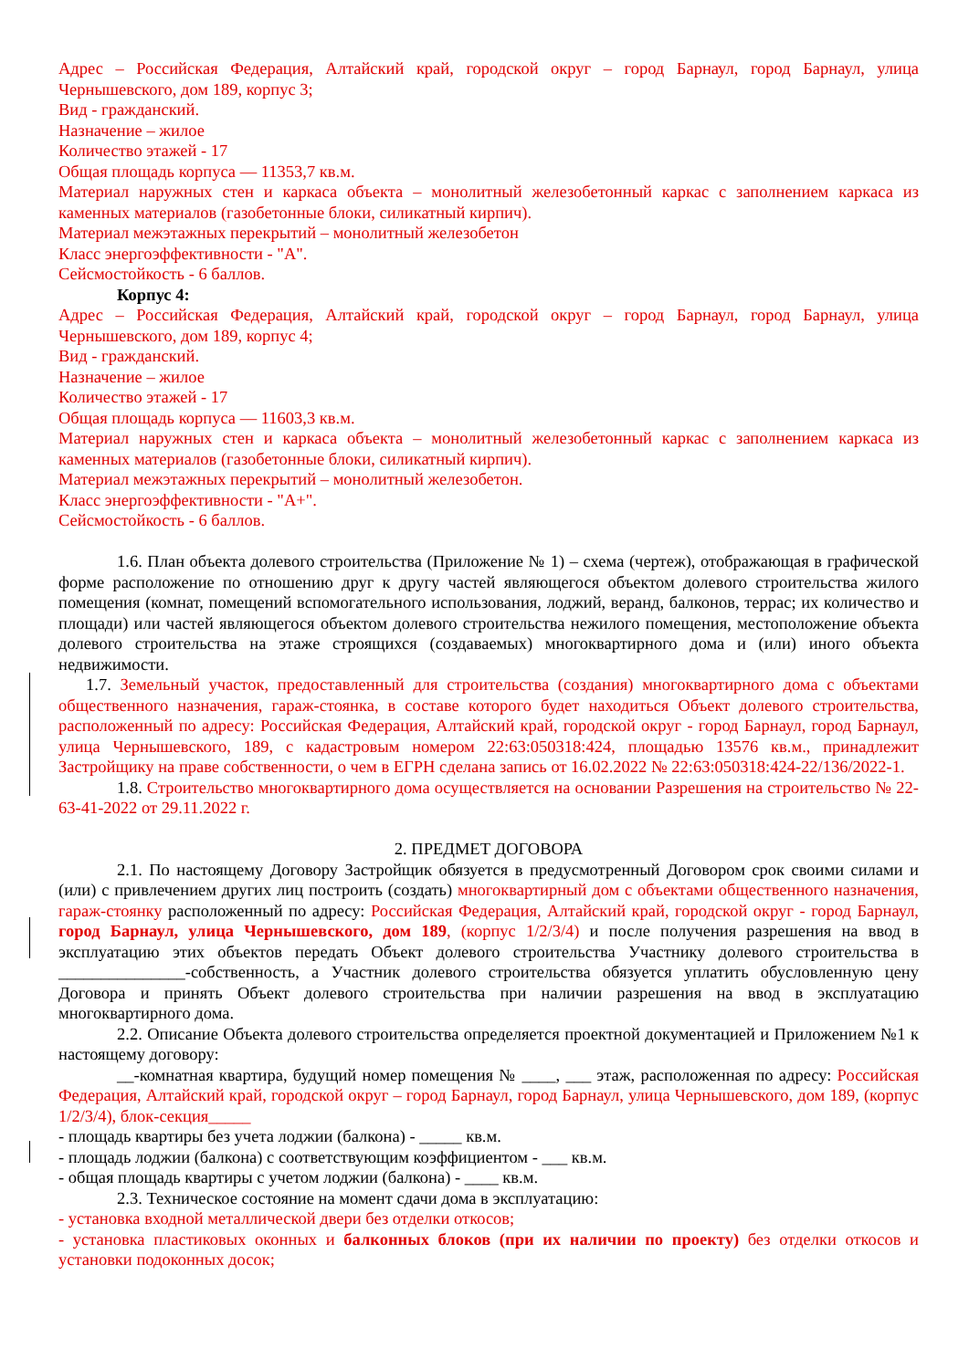Адрес – Российская Федерация, Алтайский край, городской округ – город Барнаул, город Барнаул, улица Чернышевского, дом 189, корпус 3;
Вид - гражданский.
Назначение – жилое
Количество этажей - 17
Общая площадь корпуса — 11353,7 кв.м.
Материал наружных стен и каркаса объекта – монолитный железобетонный каркас с заполнением каркаса из каменных материалов (газобетонные блоки, силикатный кирпич).
Материал межэтажных перекрытий – монолитный железобетон
Класс энергоэффективности - "А".
Сейсмостойкость - 6 баллов.
Корпус 4:
Адрес – Российская Федерация, Алтайский край, городской округ – город Барнаул, город Барнаул, улица Чернышевского, дом 189, корпус 4;
Вид - гражданский.
Назначение – жилое
Количество этажей - 17
Общая площадь корпуса — 11603,3 кв.м.
Материал наружных стен и каркаса объекта – монолитный железобетонный каркас с заполнением каркаса из каменных материалов (газобетонные блоки, силикатный кирпич).
Материал межэтажных перекрытий – монолитный железобетон.
Класс энергоэффективности - "А+".
Сейсмостойкость - 6 баллов.
1.6. План объекта долевого строительства (Приложение № 1) – схема (чертеж), отображающая в графической форме расположение по отношению друг к другу частей являющегося объектом долевого строительства жилого помещения (комнат, помещений вспомогательного использования, лоджий, веранд, балконов, террас; их количество и площади) или частей являющегося объектом долевого строительства нежилого помещения, местоположение объекта долевого строительства на этаже строящихся (создаваемых) многоквартирного дома и (или) иного объекта недвижимости.
1.7. Земельный участок, предоставленный для строительства (создания) многоквартирного дома с объектами общественного назначения, гараж-стоянка, в составе которого будет находиться Объект долевого строительства, расположенный по адресу: Российская Федерация, Алтайский край, городской округ - город Барнаул, город Барнаул, улица Чернышевского, 189, с кадастровым номером 22:63:050318:424, площадью 13576 кв.м., принадлежит Застройщику на праве собственности, о чем в ЕГРН сделана запись от 16.02.2022 № 22:63:050318:424-22/136/2022-1.
1.8. Строительство многоквартирного дома осуществляется на основании Разрешения на строительство № 22-63-41-2022 от 29.11.2022 г.
2. ПРЕДМЕТ ДОГОВОРА
2.1. По настоящему Договору Застройщик обязуется в предусмотренный Договором срок своими силами и (или) с привлечением других лиц построить (создать) многоквартирный дом с объектами общественного назначения, гараж-стоянку расположенный по адресу: Российская Федерация, Алтайский край, городской округ - город Барнаул, город Барнаул, улица Чернышевского, дом 189, (корпус 1/2/3/4) и после получения разрешения на ввод в эксплуатацию этих объектов передать Объект долевого строительства Участнику долевого строительства в _______________-собственность, а Участник долевого строительства обязуется уплатить обусловленную цену Договора и принять Объект долевого строительства при наличии разрешения на ввод в эксплуатацию многоквартирного дома.
2.2. Описание Объекта долевого строительства определяется проектной документацией и Приложением №1 к настоящему договору:
__-комнатная квартира, будущий номер помещения № ____, ___ этаж, расположенная по адресу: Российская Федерация, Алтайский край, городской округ – город Барнаул, город Барнаул, улица Чернышевского, дом 189, (корпус 1/2/3/4), блок-секция_____
- площадь квартиры без учета лоджии (балкона) - _____ кв.м.
- площадь лоджии (балкона) с соответствующим коэффициентом - ___ кв.м.
- общая площадь квартиры с учетом лоджии (балкона) - ____ кв.м.
2.3. Техническое состояние на момент сдачи дома в эксплуатацию:
- установка входной металлической двери без отделки откосов;
- установка пластиковых оконных и балконных блоков (при их наличии по проекту) без отделки откосов и установки подоконных досок;